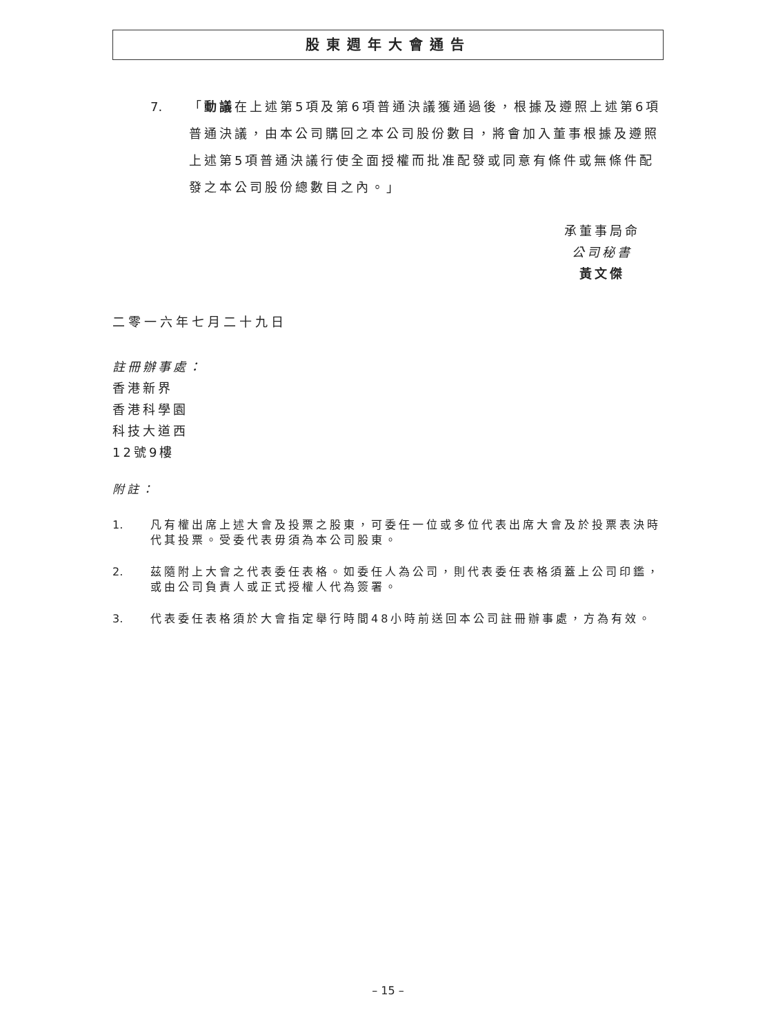股東週年大會通告
7. 「動議在上述第5項及第6項普通決議獲通過後，根據及遵照上述第6項普通決議，由本公司購回之本公司股份數目，將會加入董事根據及遵照上述第5項普通決議行使全面授權而批准配發或同意有條件或無條件配發之本公司股份總數目之內。」
承董事局命
公司秘書
黃文傑
二零一六年七月二十九日
註冊辦事處：
香港新界
香港科學園
科技大道西
12號9樓
附註：
1. 凡有權出席上述大會及投票之股東，可委任一位或多位代表出席大會及於投票表決時代其投票。受委代表毋須為本公司股東。
2. 茲隨附上大會之代表委任表格。如委任人為公司，則代表委任表格須蓋上公司印鑑，或由公司負責人或正式授權人代為簽署。
3. 代表委任表格須於大會指定舉行時間48小時前送回本公司註冊辦事處，方為有效。
– 15 –